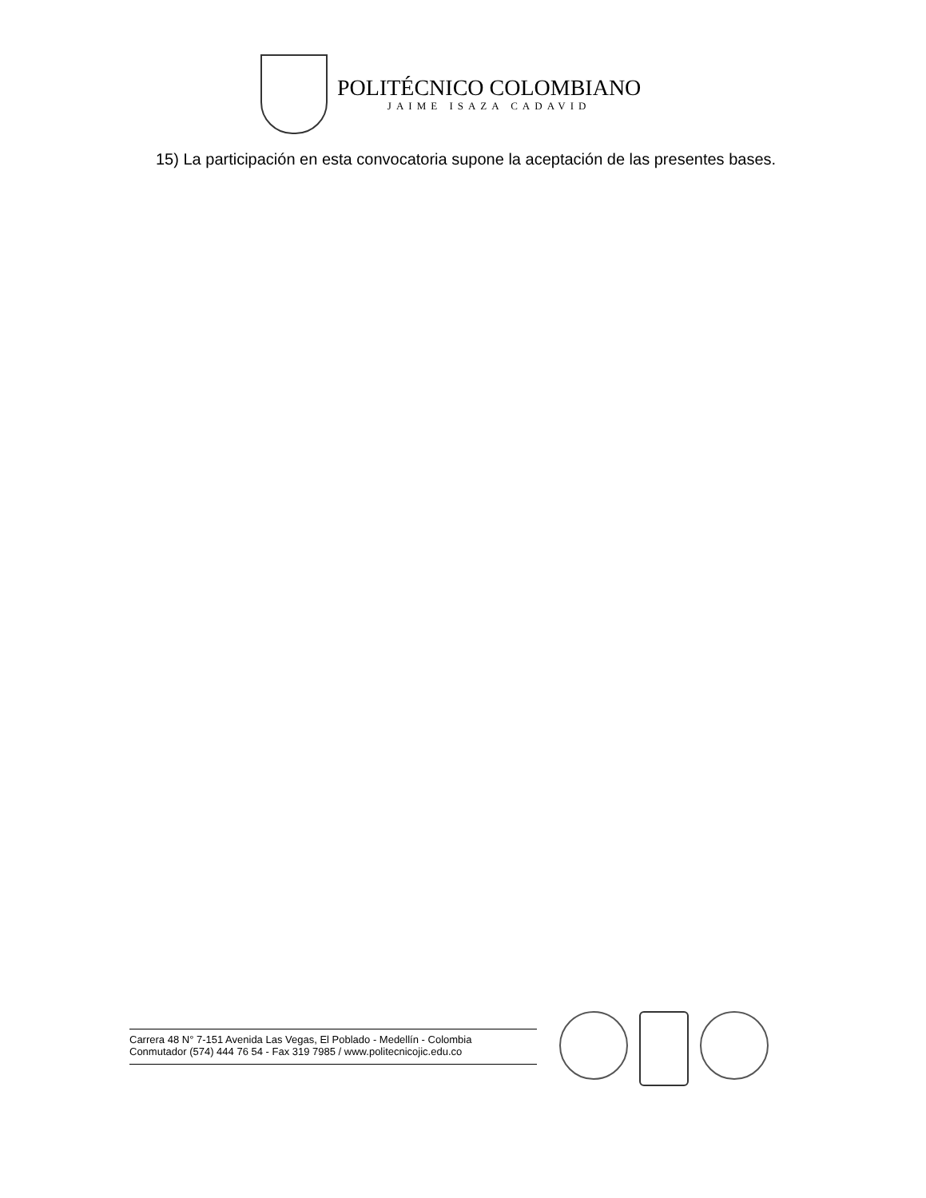POLITÉCNICO COLOMBIANO
JAIME ISAZA CADAVID
15) La participación en esta convocatoria supone la aceptación de las presentes bases.
Carrera 48 N° 7-151 Avenida Las Vegas, El Poblado - Medellín - Colombia
Conmutador (574) 444 76 54 - Fax 319 7985 / www.politecnicojic.edu.co